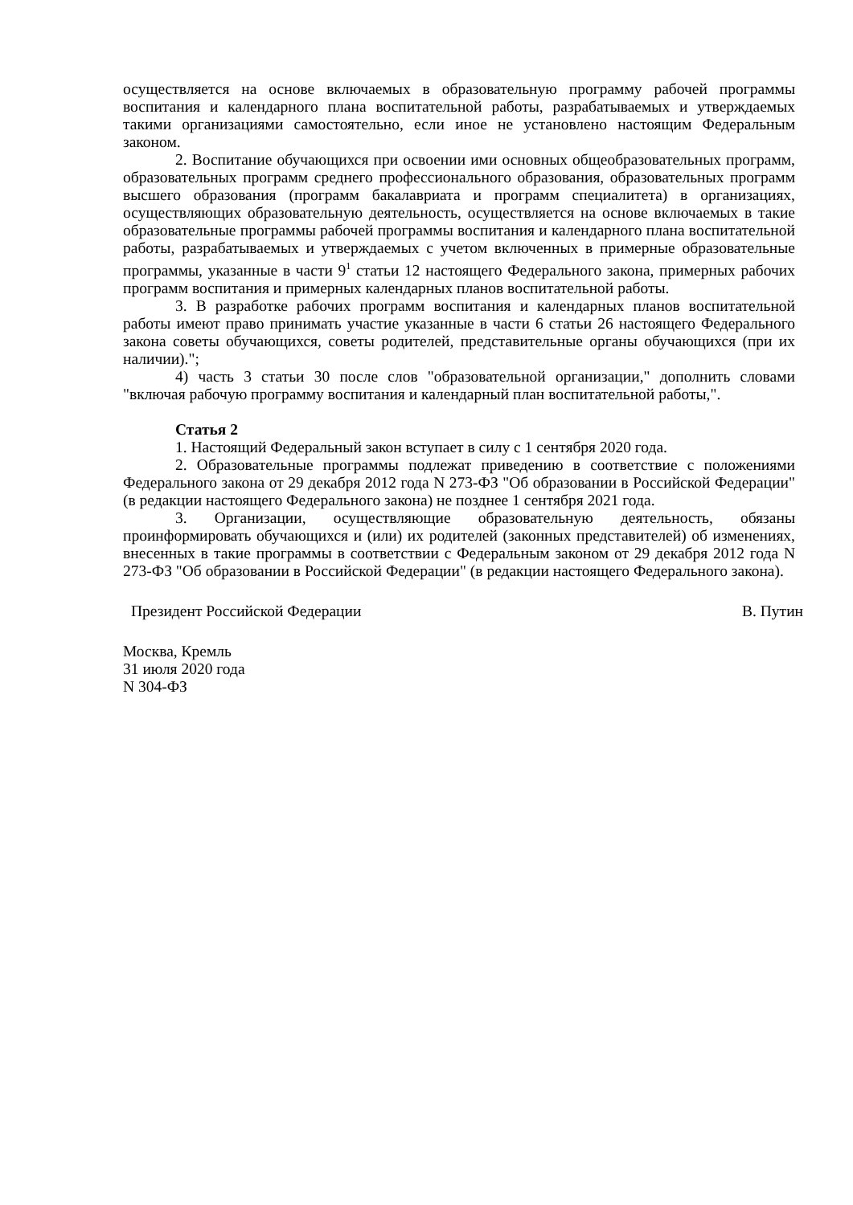осуществляется на основе включаемых в образовательную программу рабочей программы воспитания и календарного плана воспитательной работы, разрабатываемых и утверждаемых такими организациями самостоятельно, если иное не установлено настоящим Федеральным законом.
2. Воспитание обучающихся при освоении ими основных общеобразовательных программ, образовательных программ среднего профессионального образования, образовательных программ высшего образования (программ бакалавриата и программ специалитета) в организациях, осуществляющих образовательную деятельность, осуществляется на основе включаемых в такие образовательные программы рабочей программы воспитания и календарного плана воспитательной работы, разрабатываемых и утверждаемых с учетом включенных в примерные образовательные программы, указанные в части 9<sup>1</sup> статьи 12 настоящего Федерального закона, примерных рабочих программ воспитания и примерных календарных планов воспитательной работы.
3. В разработке рабочих программ воспитания и календарных планов воспитательной работы имеют право принимать участие указанные в части 6 статьи 26 настоящего Федерального закона советы обучающихся, советы родителей, представительные органы обучающихся (при их наличии).";
4) часть 3 статьи 30 после слов "образовательной организации," дополнить словами "включая рабочую программу воспитания и календарный план воспитательной работы,".
Статья 2
1. Настоящий Федеральный закон вступает в силу с 1 сентября 2020 года.
2. Образовательные программы подлежат приведению в соответствие с положениями Федерального закона от 29 декабря 2012 года N 273-ФЗ "Об образовании в Российской Федерации" (в редакции настоящего Федерального закона) не позднее 1 сентября 2021 года.
3. Организации, осуществляющие образовательную деятельность, обязаны проинформировать обучающихся и (или) их родителей (законных представителей) об изменениях, внесенных в такие программы в соответствии с Федеральным законом от 29 декабря 2012 года N 273-ФЗ "Об образовании в Российской Федерации" (в редакции настоящего Федерального закона).
Президент Российской Федерации В. Путин
Москва, Кремль
31 июля 2020 года
N 304-ФЗ